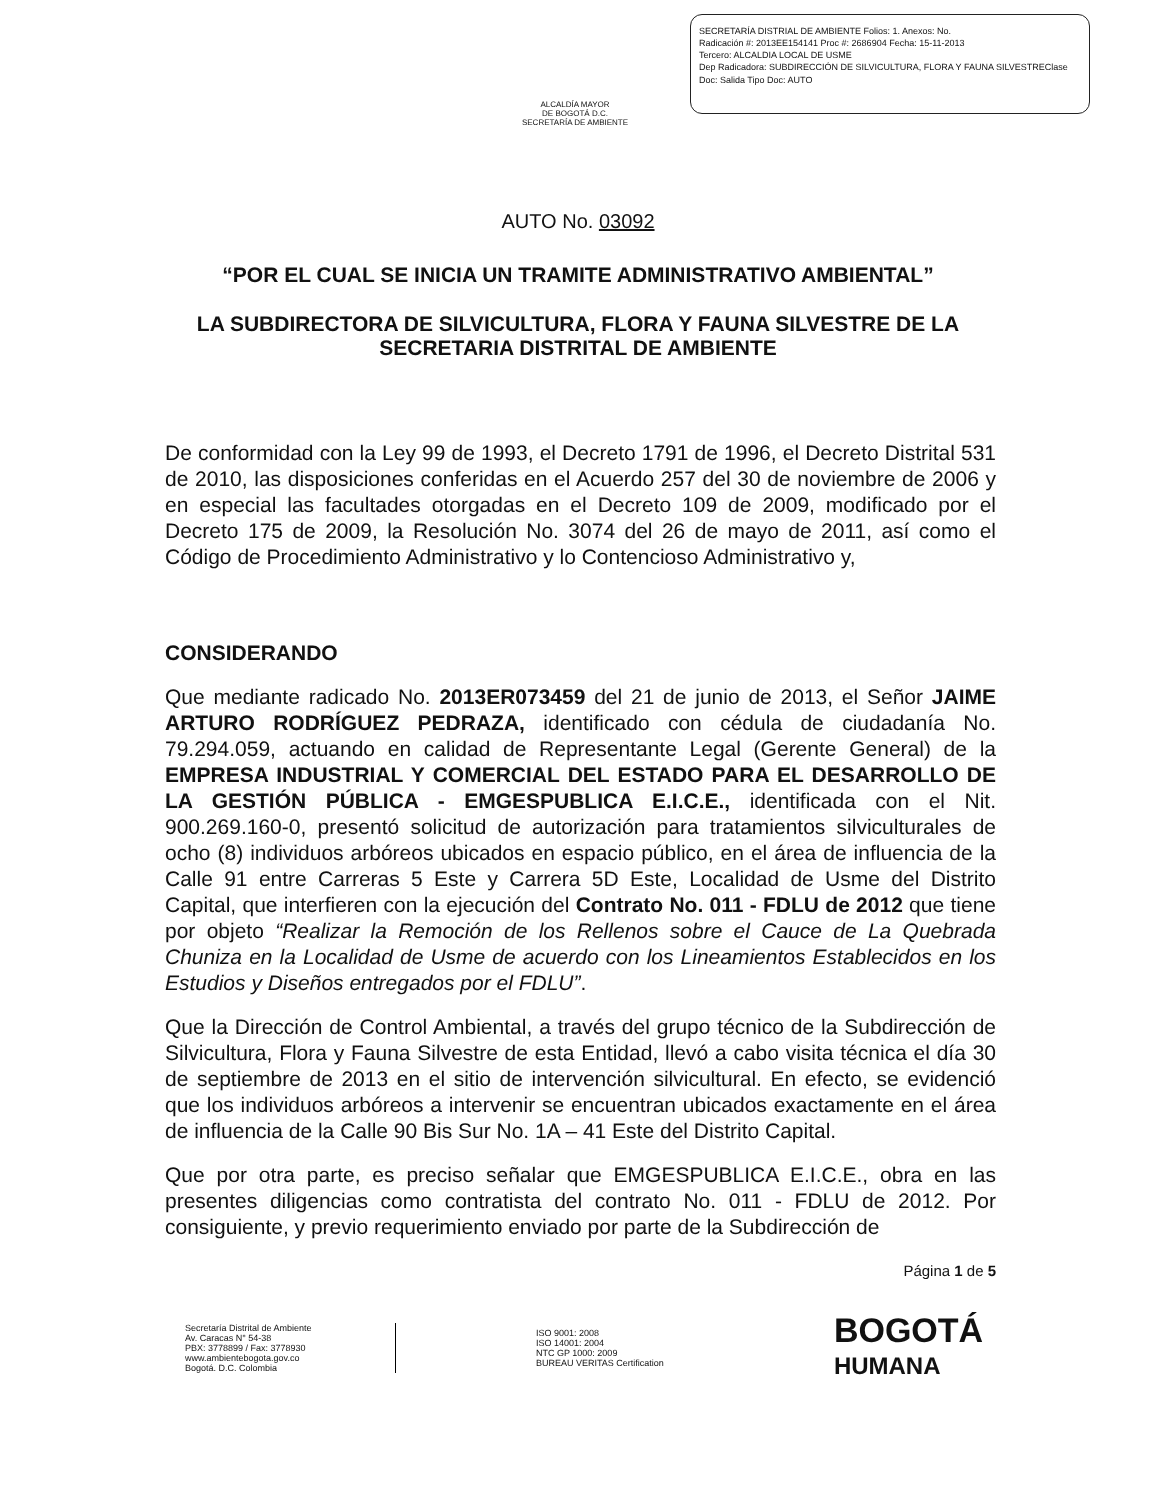ALCALDÍA MAYOR
DE BOGOTÁ D.C.
SECRETARÍA DE AMBIENTE
SECRETARÍA DISTRIAL DE AMBIENTE Folios: 1. Anexos: No.
Radicación #: 2013EE154141 Proc #: 2686904 Fecha: 15-11-2013
Tercero: ALCALDIA LOCAL DE USME
Dep Radicadora: SUBDIRECCIÓN DE SILVICULTURA, FLORA Y FAUNA SILVESTREClase Doc: Salida Tipo Doc: AUTO
AUTO No. 03092
“POR EL CUAL SE INICIA UN TRAMITE ADMINISTRATIVO AMBIENTAL”
LA SUBDIRECTORA DE SILVICULTURA, FLORA Y FAUNA SILVESTRE DE LA SECRETARIA DISTRITAL DE AMBIENTE
De conformidad con la Ley 99 de 1993, el Decreto 1791 de 1996, el Decreto Distrital 531 de 2010, las disposiciones conferidas en el Acuerdo 257 del 30 de noviembre de 2006 y en especial las facultades otorgadas en el Decreto 109 de 2009, modificado por el Decreto 175 de 2009, la Resolución No. 3074 del 26 de mayo de 2011, así como el Código de Procedimiento Administrativo y lo Contencioso Administrativo y,
CONSIDERANDO
Que mediante radicado No. 2013ER073459 del 21 de junio de 2013, el Señor JAIME ARTURO RODRÍGUEZ PEDRAZA, identificado con cédula de ciudadanía No. 79.294.059, actuando en calidad de Representante Legal (Gerente General) de la EMPRESA INDUSTRIAL Y COMERCIAL DEL ESTADO PARA EL DESARROLLO DE LA GESTIÓN PÚBLICA - EMGESPUBLICA E.I.C.E., identificada con el Nit. 900.269.160-0, presentó solicitud de autorización para tratamientos silviculturales de ocho (8) individuos arbóreos ubicados en espacio público, en el área de influencia de la Calle 91 entre Carreras 5 Este y Carrera 5D Este, Localidad de Usme del Distrito Capital, que interfieren con la ejecución del Contrato No. 011 - FDLU de 2012 que tiene por objeto “Realizar la Remoción de los Rellenos sobre el Cauce de La Quebrada Chuniza en la Localidad de Usme de acuerdo con los Lineamientos Establecidos en los Estudios y Diseños entregados por el FDLU”.
Que la Dirección de Control Ambiental, a través del grupo técnico de la Subdirección de Silvicultura, Flora y Fauna Silvestre de esta Entidad, llevó a cabo visita técnica el día 30 de septiembre de 2013 en el sitio de intervención silvicultural. En efecto, se evidenció que los individuos arbóreos a intervenir se encuentran ubicados exactamente en el área de influencia de la Calle 90 Bis Sur No. 1A – 41 Este del Distrito Capital.
Que por otra parte, es preciso señalar que EMGESPUBLICA E.I.C.E., obra en las presentes diligencias como contratista del contrato No. 011 - FDLU de 2012. Por consiguiente, y previo requerimiento enviado por parte de la Subdirección de
Página 1 de 5
Secretaría Distrital de Ambiente
Av. Caracas N° 54-38
PBX: 3778899 / Fax: 3778930
www.ambientebogota.gov.co
Bogotá. D.C. Colombia
ISO 9001: 2008
ISO 14001: 2004
NTC GP 1000: 2009
BUREAU VERITAS Certification
BOGOTÁ
HUMANA